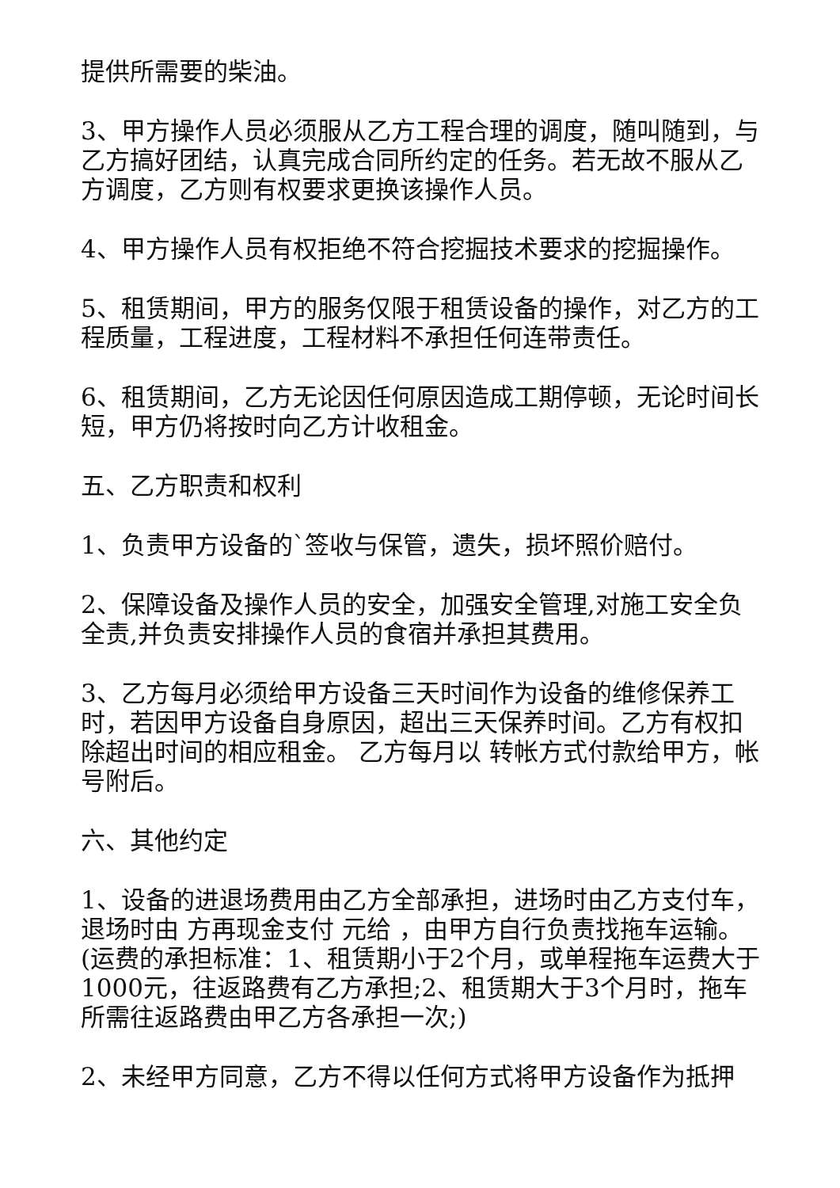提供所需要的柴油。
3、甲方操作人员必须服从乙方工程合理的调度，随叫随到，与乙方搞好团结，认真完成合同所约定的任务。若无故不服从乙方调度，乙方则有权要求更换该操作人员。
4、甲方操作人员有权拒绝不符合挖掘技术要求的挖掘操作。
5、租赁期间，甲方的服务仅限于租赁设备的操作，对乙方的工程质量，工程进度，工程材料不承担任何连带责任。
6、租赁期间，乙方无论因任何原因造成工期停顿，无论时间长短，甲方仍将按时向乙方计收租金。
五、乙方职责和权利
1、负责甲方设备的`签收与保管，遗失，损坏照价赔付。
2、保障设备及操作人员的安全，加强安全管理,对施工安全负全责,并负责安排操作人员的食宿并承担其费用。
3、乙方每月必须给甲方设备三天时间作为设备的维修保养工时，若因甲方设备自身原因，超出三天保养时间。乙方有权扣除超出时间的相应租金。 乙方每月以 转帐方式付款给甲方，帐号附后。
六、其他约定
1、设备的进退场费用由乙方全部承担，进场时由乙方支付车，退场时由 方再现金支付 元给 ，由甲方自行负责找拖车运输。(运费的承担标准：1、租赁期小于2个月，或单程拖车运费大于1000元，往返路费有乙方承担;2、租赁期大于3个月时，拖车所需往返路费由甲乙方各承担一次;)
2、未经甲方同意，乙方不得以任何方式将甲方设备作为抵押